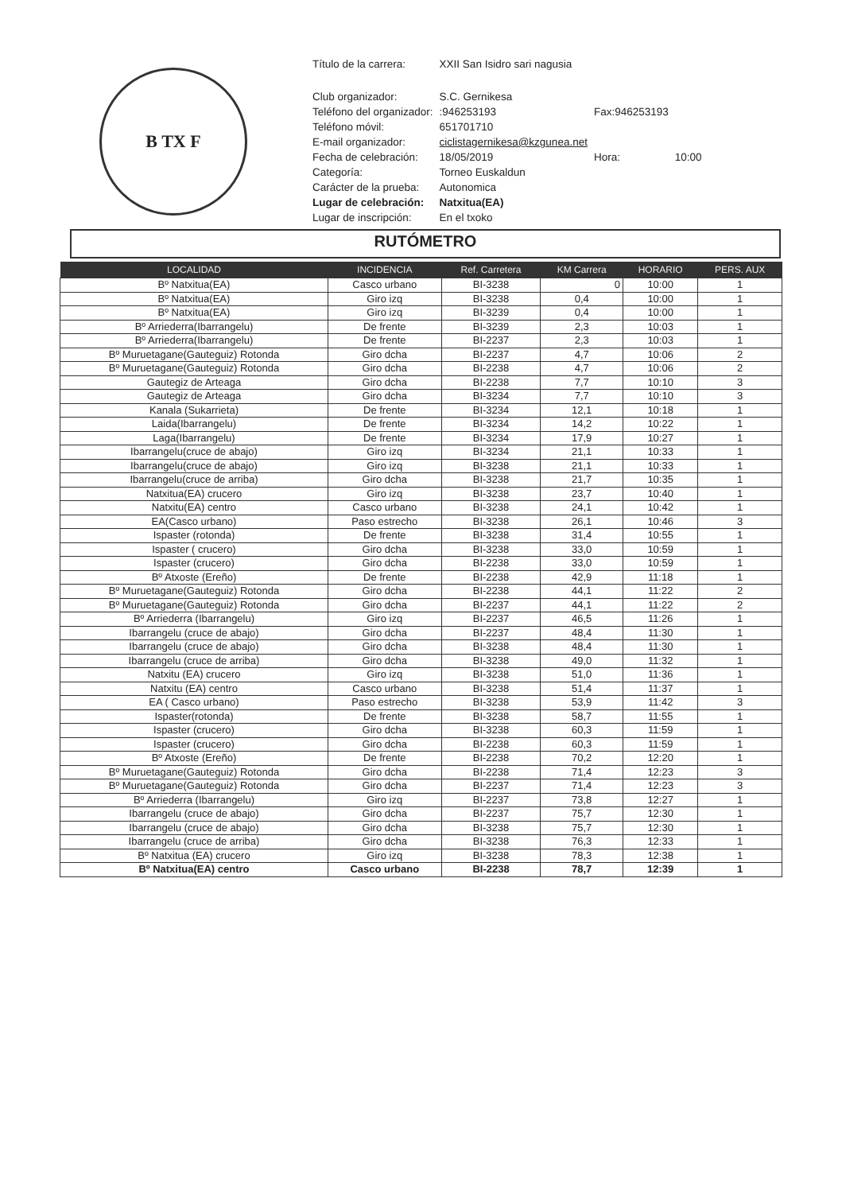B TX F
| Título de la carrera: | XXII San Isidro sari nagusia | | |
| Club organizador: | S.C. Gernikesa | | |
| Teléfono del organizador: | :946253193 | Fax:946253193 | |
| Teléfono móvil: | 651701710 | | |
| E-mail organizador: | ciclistagernikesa@kzgunea.net | | |
| Fecha de celebración: | 18/05/2019 | Hora: | 10:00 |
| Categoría: | Torneo Euskaldun | | |
| Carácter de la prueba: | Autonomica | | |
| Lugar de celebración: | Natxitua(EA) | | |
| Lugar de inscripción: | En el txoko | | |
RUTÓMETRO
| LOCALIDAD | INCIDENCIA | Ref. Carretera | KM Carrera | HORARIO | PERS. AUX |
| --- | --- | --- | --- | --- | --- |
| Bº Natxitua(EA) | Casco urbano | BI-3238 | 0 | 10:00 | 1 |
| Bº Natxitua(EA) | Giro izq | BI-3238 | 0,4 | 10:00 | 1 |
| Bº Natxitua(EA) | Giro izq | BI-3239 | 0,4 | 10:00 | 1 |
| Bº Arriederra(Ibarrangelu) | De frente | BI-3239 | 2,3 | 10:03 | 1 |
| Bº Arriederra(Ibarrangelu) | De frente | BI-2237 | 2,3 | 10:03 | 1 |
| Bº Muruetagane(Gauteguiz) Rotonda | Giro dcha | BI-2237 | 4,7 | 10:06 | 2 |
| Bº Muruetagane(Gauteguiz) Rotonda | Giro dcha | BI-2238 | 4,7 | 10:06 | 2 |
| Gautegiz de Arteaga | Giro dcha | BI-2238 | 7,7 | 10:10 | 3 |
| Gautegiz de Arteaga | Giro dcha | BI-3234 | 7,7 | 10:10 | 3 |
| Kanala (Sukarrieta) | De frente | BI-3234 | 12,1 | 10:18 | 1 |
| Laida(Ibarrangelu) | De frente | BI-3234 | 14,2 | 10:22 | 1 |
| Laga(Ibarrangelu) | De frente | BI-3234 | 17,9 | 10:27 | 1 |
| Ibarrangelu(cruce de abajo) | Giro izq | BI-3234 | 21,1 | 10:33 | 1 |
| Ibarrangelu(cruce de abajo) | Giro izq | BI-3238 | 21,1 | 10:33 | 1 |
| Ibarrangelu(cruce de arriba) | Giro dcha | BI-3238 | 21,7 | 10:35 | 1 |
| Natxitua(EA) crucero | Giro izq | BI-3238 | 23,7 | 10:40 | 1 |
| Natxitu(EA) centro | Casco urbano | BI-3238 | 24,1 | 10:42 | 1 |
| EA(Casco urbano) | Paso estrecho | BI-3238 | 26,1 | 10:46 | 3 |
| Ispaster (rotonda) | De frente | BI-3238 | 31,4 | 10:55 | 1 |
| Ispaster ( crucero) | Giro dcha | BI-3238 | 33,0 | 10:59 | 1 |
| Ispaster (crucero) | Giro dcha | BI-2238 | 33,0 | 10:59 | 1 |
| Bº Atxoste (Ereño) | De frente | BI-2238 | 42,9 | 11:18 | 1 |
| Bº Muruetagane(Gauteguiz) Rotonda | Giro dcha | BI-2238 | 44,1 | 11:22 | 2 |
| Bº Muruetagane(Gauteguiz) Rotonda | Giro dcha | BI-2237 | 44,1 | 11:22 | 2 |
| Bº Arriederra (Ibarrangelu) | Giro izq | BI-2237 | 46,5 | 11:26 | 1 |
| Ibarrangelu (cruce de abajo) | Giro dcha | BI-2237 | 48,4 | 11:30 | 1 |
| Ibarrangelu (cruce de abajo) | Giro dcha | BI-3238 | 48,4 | 11:30 | 1 |
| Ibarrangelu (cruce de arriba) | Giro dcha | BI-3238 | 49,0 | 11:32 | 1 |
| Natxitu (EA) crucero | Giro izq | BI-3238 | 51,0 | 11:36 | 1 |
| Natxitu (EA) centro | Casco urbano | BI-3238 | 51,4 | 11:37 | 1 |
| EA ( Casco urbano) | Paso estrecho | BI-3238 | 53,9 | 11:42 | 3 |
| Ispaster(rotonda) | De frente | BI-3238 | 58,7 | 11:55 | 1 |
| Ispaster (crucero) | Giro dcha | BI-3238 | 60,3 | 11:59 | 1 |
| Ispaster (crucero) | Giro dcha | BI-2238 | 60,3 | 11:59 | 1 |
| Bº Atxoste (Ereño) | De frente | BI-2238 | 70,2 | 12:20 | 1 |
| Bº Muruetagane(Gauteguiz) Rotonda | Giro dcha | BI-2238 | 71,4 | 12:23 | 3 |
| Bº Muruetagane(Gauteguiz) Rotonda | Giro dcha | BI-2237 | 71,4 | 12:23 | 3 |
| Bº Arriederra (Ibarrangelu) | Giro izq | BI-2237 | 73,8 | 12:27 | 1 |
| Ibarrangelu (cruce de abajo) | Giro dcha | BI-2237 | 75,7 | 12:30 | 1 |
| Ibarrangelu (cruce de abajo) | Giro dcha | BI-3238 | 75,7 | 12:30 | 1 |
| Ibarrangelu (cruce de arriba) | Giro dcha | BI-3238 | 76,3 | 12:33 | 1 |
| Bº Natxitua (EA) crucero | Giro izq | BI-3238 | 78,3 | 12:38 | 1 |
| Bº Natxitua(EA) centro | Casco urbano | BI-2238 | 78,7 | 12:39 | 1 |